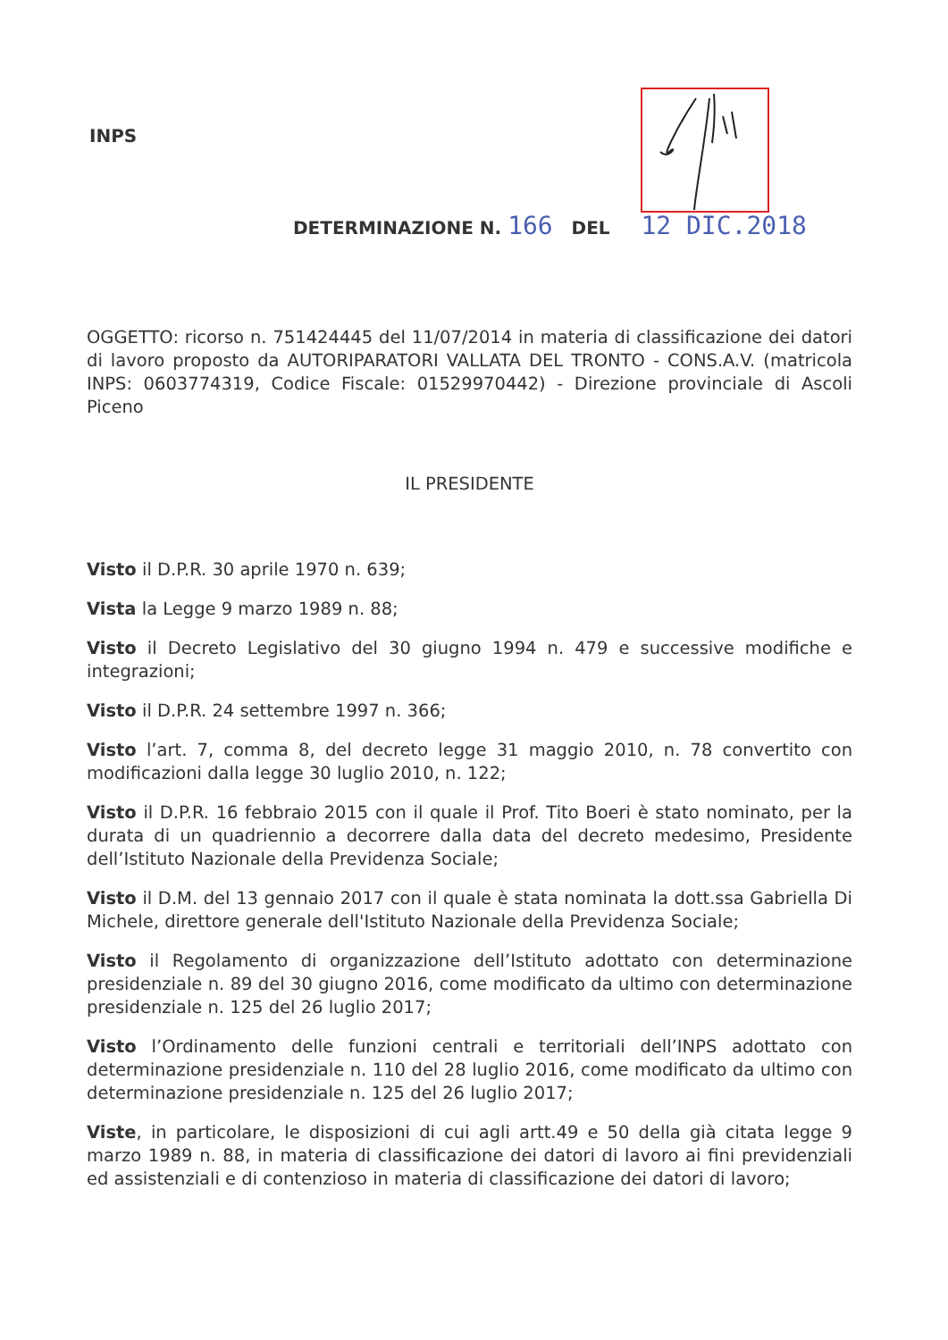INPS
DETERMINAZIONE N. 166 DEL 12 DIC.2018
OGGETTO: ricorso n. 751424445 del 11/07/2014 in materia di classificazione dei datori di lavoro proposto da AUTORIPARATORI VALLATA DEL TRONTO - CONS.A.V. (matricola INPS: 0603774319, Codice Fiscale: 01529970442) - Direzione provinciale di Ascoli Piceno
IL PRESIDENTE
Visto il D.P.R. 30 aprile 1970 n. 639;
Vista la Legge 9 marzo 1989 n. 88;
Visto il Decreto Legislativo del 30 giugno 1994 n. 479 e successive modifiche e integrazioni;
Visto il D.P.R. 24 settembre 1997 n. 366;
Visto l’art. 7, comma 8, del decreto legge 31 maggio 2010, n. 78 convertito con modificazioni dalla legge 30 luglio 2010, n. 122;
Visto il D.P.R. 16 febbraio 2015 con il quale il Prof. Tito Boeri è stato nominato, per la durata di un quadriennio a decorrere dalla data del decreto medesimo, Presidente dell’Istituto Nazionale della Previdenza Sociale;
Visto il D.M. del 13 gennaio 2017 con il quale è stata nominata la dott.ssa Gabriella Di Michele, direttore generale dell'Istituto Nazionale della Previdenza Sociale;
Visto il Regolamento di organizzazione dell’Istituto adottato con determinazione presidenziale n. 89 del 30 giugno 2016, come modificato da ultimo con determinazione presidenziale n. 125 del 26 luglio 2017;
Visto l’Ordinamento delle funzioni centrali e territoriali dell’INPS adottato con determinazione presidenziale n. 110 del 28 luglio 2016, come modificato da ultimo con determinazione presidenziale n. 125 del 26 luglio 2017;
Viste, in particolare, le disposizioni di cui agli artt.49 e 50 della già citata legge 9 marzo 1989 n. 88, in materia di classificazione dei datori di lavoro ai fini previdenziali ed assistenziali e di contenzioso in materia di classificazione dei datori di lavoro;